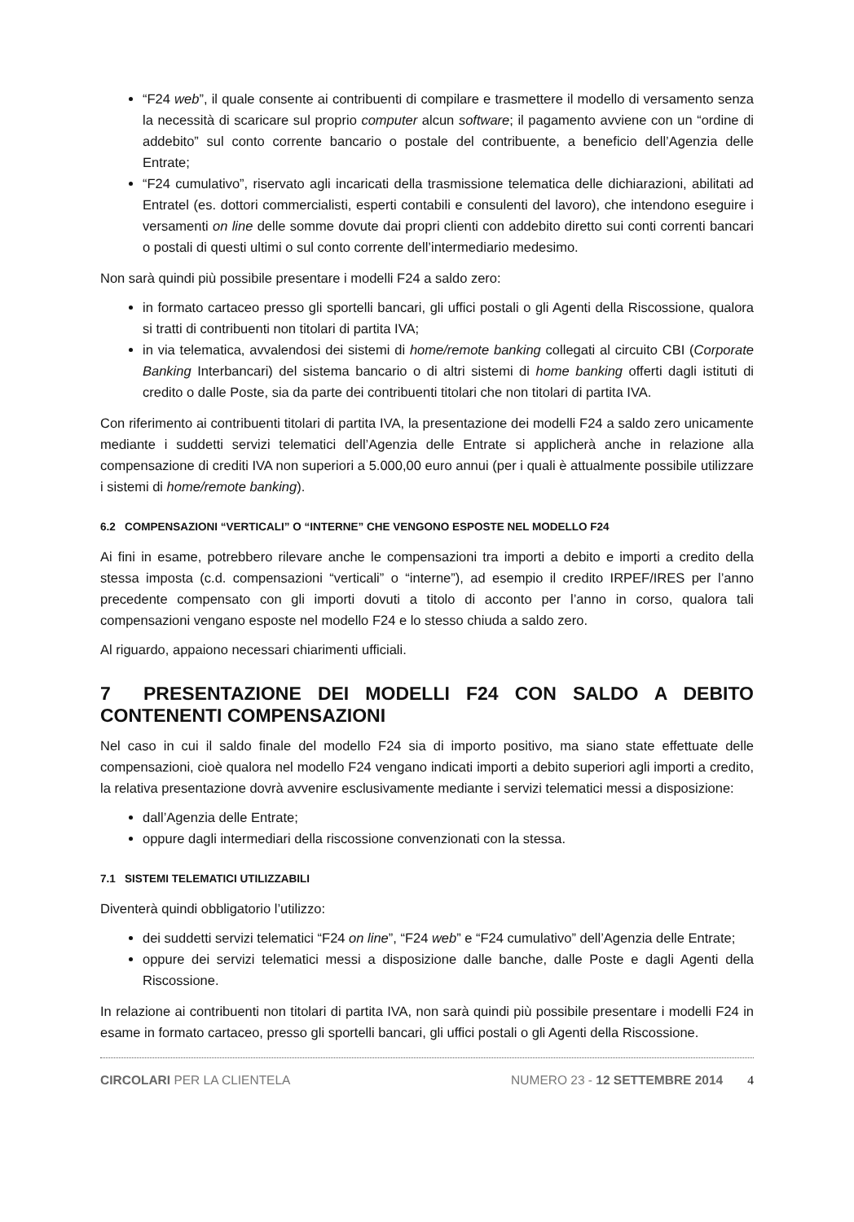“F24 web”, il quale consente ai contribuenti di compilare e trasmettere il modello di versamento senza la necessità di scaricare sul proprio computer alcun software; il pagamento avviene con un “ordine di addebito” sul conto corrente bancario o postale del contribuente, a beneficio dell’Agenzia delle Entrate;
“F24 cumulativo”, riservato agli incaricati della trasmissione telematica delle dichiarazioni, abilitati ad Entratel (es. dottori commercialisti, esperti contabili e consulenti del lavoro), che intendono eseguire i versamenti on line delle somme dovute dai propri clienti con addebito diretto sui conti correnti bancari o postali di questi ultimi o sul conto corrente dell’intermediario medesimo.
Non sarà quindi più possibile presentare i modelli F24 a saldo zero:
in formato cartaceo presso gli sportelli bancari, gli uffici postali o gli Agenti della Riscossione, qualora si tratti di contribuenti non titolari di partita IVA;
in via telematica, avvalendosi dei sistemi di home/remote banking collegati al circuito CBI (Corporate Banking Interbancari) del sistema bancario o di altri sistemi di home banking offerti dagli istituti di credito o dalle Poste, sia da parte dei contribuenti titolari che non titolari di partita IVA.
Con riferimento ai contribuenti titolari di partita IVA, la presentazione dei modelli F24 a saldo zero unicamente mediante i suddetti servizi telematici dell’Agenzia delle Entrate si applicherà anche in relazione alla compensazione di crediti IVA non superiori a 5.000,00 euro annui (per i quali è attualmente possibile utilizzare i sistemi di home/remote banking).
6.2 COMPENSAZIONI “VERTICALI” O “INTERNE” CHE VENGONO ESPOSTE NEL MODELLO F24
Ai fini in esame, potrebbero rilevare anche le compensazioni tra importi a debito e importi a credito della stessa imposta (c.d. compensazioni “verticali” o “interne”), ad esempio il credito IRPEF/IRES per l’anno precedente compensato con gli importi dovuti a titolo di acconto per l’anno in corso, qualora tali compensazioni vengano esposte nel modello F24 e lo stesso chiuda a saldo zero.
Al riguardo, appaiono necessari chiarimenti ufficiali.
7 PRESENTAZIONE DEI MODELLI F24 CON SALDO A DEBITO CONTENENTI COMPENSAZIONI
Nel caso in cui il saldo finale del modello F24 sia di importo positivo, ma siano state effettuate delle compensazioni, cioè qualora nel modello F24 vengano indicati importi a debito superiori agli importi a credito, la relativa presentazione dovrà avvenire esclusivamente mediante i servizi telematici messi a disposizione:
dall’Agenzia delle Entrate;
oppure dagli intermediari della riscossione convenzionati con la stessa.
7.1 SISTEMI TELEMATICI UTILIZZABILI
Diventerà quindi obbligatorio l’utilizzo:
dei suddetti servizi telematici “F24 on line”, “F24 web” e “F24 cumulativo” dell’Agenzia delle Entrate;
oppure dei servizi telematici messi a disposizione dalle banche, dalle Poste e dagli Agenti della Riscossione.
In relazione ai contribuenti non titolari di partita IVA, non sarà quindi più possibile presentare i modelli F24 in esame in formato cartaceo, presso gli sportelli bancari, gli uffici postali o gli Agenti della Riscossione.
CIRCOLARI PER LA CLIENTELA NUMERO 23 - 12 SETTEMBRE 2014 4